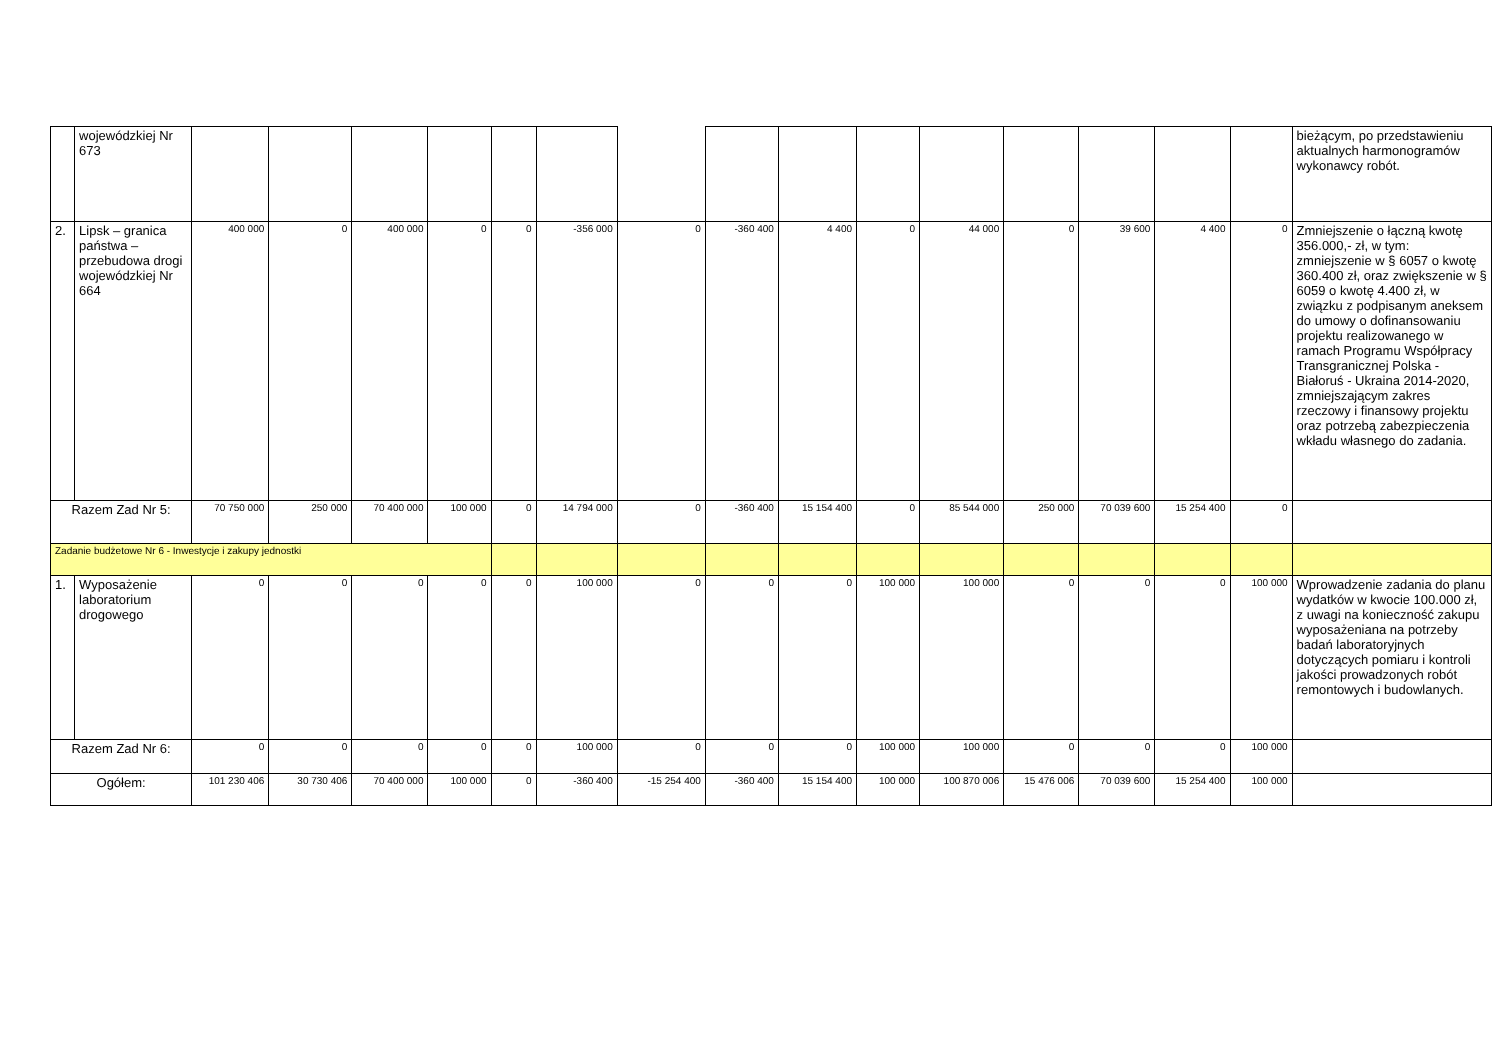| | wojewódzkiej Nr 673 | | | | | | | | | | | | | | | | bieżącym, po przedstawieniu aktualnych harmonogramów wykonawcy robót. |
| 2. | Lipsk – granica państwa – przebudowa drogi wojewódzkiej Nr 664 | 400 000 | 0 | 400 000 | 0 | 0 | -356 000 | 0 | -360 400 | 4 400 | 0 | 44 000 | 0 | 39 600 | 4 400 | 0 | Zmniejszenie o łączną kwotę 356.000,- zł, w tym: zmniejszenie w § 6057 o kwotę 360.400 zł, oraz zwiększenie w § 6059 o kwotę 4.400 zł, w związku z podpisanym aneksem do umowy o dofinansowaniu projektu realizowanego w ramach Programu Współpracy Transgranicznej Polska - Białoruś - Ukraina 2014-2020, zmniejszającym zakres rzeczowy i finansowy projektu oraz potrzebą zabezpieczenia wkładu własnego do zadania. |
| Razem Zad Nr 5: | | 70 750 000 | 250 000 | 70 400 000 | 100 000 | 0 | 14 794 000 | 0 | -360 400 | 15 154 400 | 0 | 85 544 000 | 250 000 | 70 039 600 | 15 254 400 | 0 | |
| Zadanie budżetowe Nr 6 - Inwestycje i zakupy jednostki | | | | | | | | | | | | | | | | | |
| 1. | Wyposażenie laboratorium drogowego | 0 | 0 | 0 | 0 | 0 | 100 000 | 0 | 0 | 0 | 100 000 | 100 000 | 0 | 0 | 0 | 100 000 | Wprowadzenie zadania do planu wydatków w kwocie 100.000 zł, z uwagi na konieczność zakupu wyposażeniana na potrzeby badań laboratoryjnych dotyczących pomiaru i kontroli jakości prowadzonych robót remontowych i budowlanych. |
| Razem Zad Nr 6: | | 0 | 0 | 0 | 0 | 0 | 100 000 | 0 | 0 | 0 | 100 000 | 100 000 | 0 | 0 | 0 | 100 000 | |
| Ogółem: | | 101 230 406 | 30 730 406 | 70 400 000 | 100 000 | 0 | -360 400 | -15 254 400 | -360 400 | 15 154 400 | 100 000 | 100 870 006 | 15 476 006 | 70 039 600 | 15 254 400 | 100 000 | |